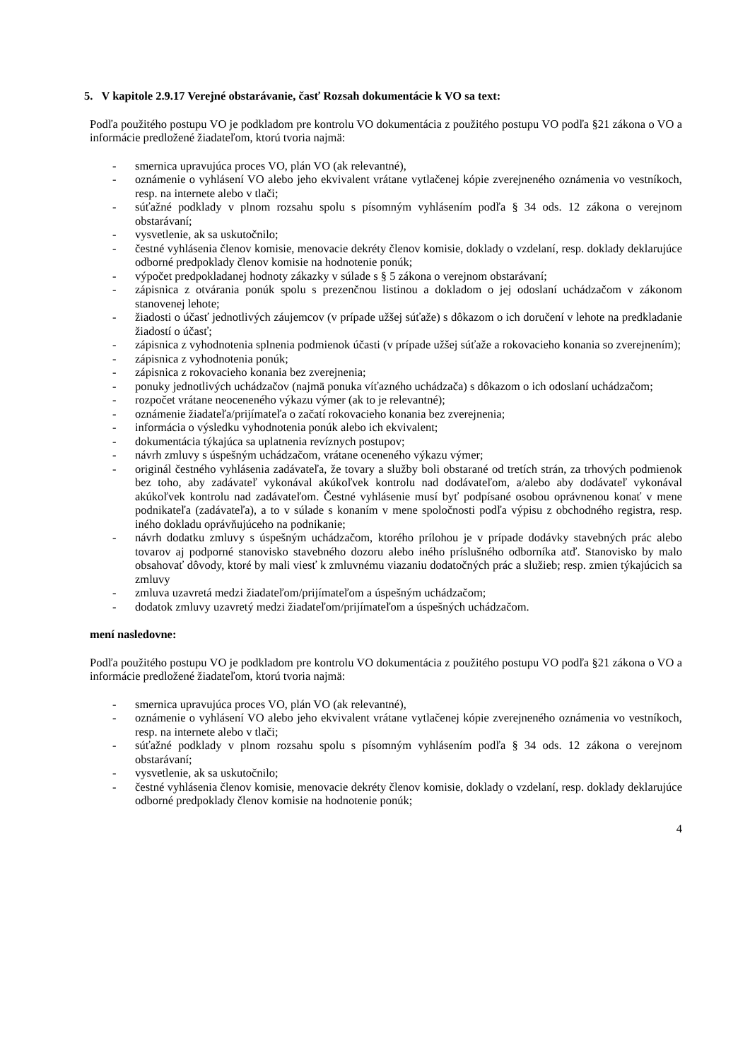5. V kapitole 2.9.17 Verejné obstarávanie, časť Rozsah dokumentácie k VO sa text:
Podľa použitého postupu VO je podkladom pre kontrolu VO dokumentácia z použitého postupu VO podľa §21 zákona o VO a informácie predložené žiadateľom, ktorú tvoria najmä:
- smernica upravujúca proces VO, plán VO (ak relevantné),
- oznámenie o vyhlásení VO alebo jeho ekvivalent vrátane vytlačenej kópie zverejneného oznámenia vo vestníkoch, resp. na internete alebo v tlači;
- súťažné podklady v plnom rozsahu spolu s písomným vyhlásením podľa § 34 ods. 12 zákona o verejnom obstarávaní;
- vysvetlenie, ak sa uskutočnilo;
- čestné vyhlásenia členov komisie, menovacie dekréty členov komisie, doklady o vzdelaní, resp. doklady deklarujúce odborné predpoklady členov komisie na hodnotenie ponúk;
- výpočet predpokladanej hodnoty zákazky v súlade s § 5 zákona o verejnom obstarávaní;
- zápisnica z otvárania ponúk spolu s prezenčnou listinou a dokladom o jej odoslaní uchádzačom v zákonom stanovenej lehote;
- žiadosti o účasť jednotlivých záujemcov (v prípade užšej súťaže) s dôkazom o ich doručení v lehote na predkladanie žiadostí o účasť;
- zápisnica z vyhodnotenia splnenia podmienok účasti (v prípade užšej súťaže a rokovacieho konania so zverejnením);
- zápisnica z vyhodnotenia ponúk;
- zápisnica z rokovacieho konania bez zverejnenia;
- ponuky jednotlivých uchádzačov (najmä ponuka víťazného uchádzača) s dôkazom o ich odoslaní uchádzačom;
- rozpočet vrátane neoceneného výkazu výmer (ak to je relevantné);
- oznámenie žiadateľa/prijímateľa o začatí rokovacieho konania bez zverejnenia;
- informácia o výsledku vyhodnotenia ponúk alebo ich ekvivalent;
- dokumentácia týkajúca sa uplatnenia revíznych postupov;
- návrh zmluvy s úspešným uchádzačom, vrátane oceneného výkazu výmer;
- originál čestného vyhlásenia zadávateľa, že tovary a služby boli obstarané od tretích strán, za trhových podmienok bez toho, aby zadávateľ vykonával akúkoľvek kontrolu nad dodávateľom, a/alebo aby dodávateľ vykonával akúkoľvek kontrolu nad zadávateľom. Čestné vyhlásenie musí byť podpísané osobou oprávnenou konať v mene podnikateľa (zadávateľa), a to v súlade s konaním v mene spoločnosti podľa výpisu z obchodného registra, resp. iného dokladu oprávňujúceho na podnikanie;
- návrh dodatku zmluvy s úspešným uchádzačom, ktorého prílohou je v prípade dodávky stavebných prác alebo tovarov aj podporné stanovisko stavebného dozoru alebo iného príslušného odborníka atď. Stanovisko by malo obsahovať dôvody, ktoré by mali viesť k zmluvnému viazaniu dodatočných prác a služieb; resp. zmien týkajúcich sa zmluvy
- zmluva uzavretá medzi žiadateľom/prijímateľom a úspešným uchádzačom;
- dodatok zmluvy uzavretý medzi žiadateľom/prijímateľom a úspešných uchádzačom.
mení nasledovne:
Podľa použitého postupu VO je podkladom pre kontrolu VO dokumentácia z použitého postupu VO podľa §21 zákona o VO a informácie predložené žiadateľom, ktorú tvoria najmä:
- smernica upravujúca proces VO, plán VO (ak relevantné),
- oznámenie o vyhlásení VO alebo jeho ekvivalent vrátane vytlačenej kópie zverejneného oznámenia vo vestníkoch, resp. na internete alebo v tlači;
- súťažné podklady v plnom rozsahu spolu s písomným vyhlásením podľa § 34 ods. 12 zákona o verejnom obstarávaní;
- vysvetlenie, ak sa uskutočnilo;
- čestné vyhlásenia členov komisie, menovacie dekréty členov komisie, doklady o vzdelaní, resp. doklady deklarujúce odborné predpoklady členov komisie na hodnotenie ponúk;
4